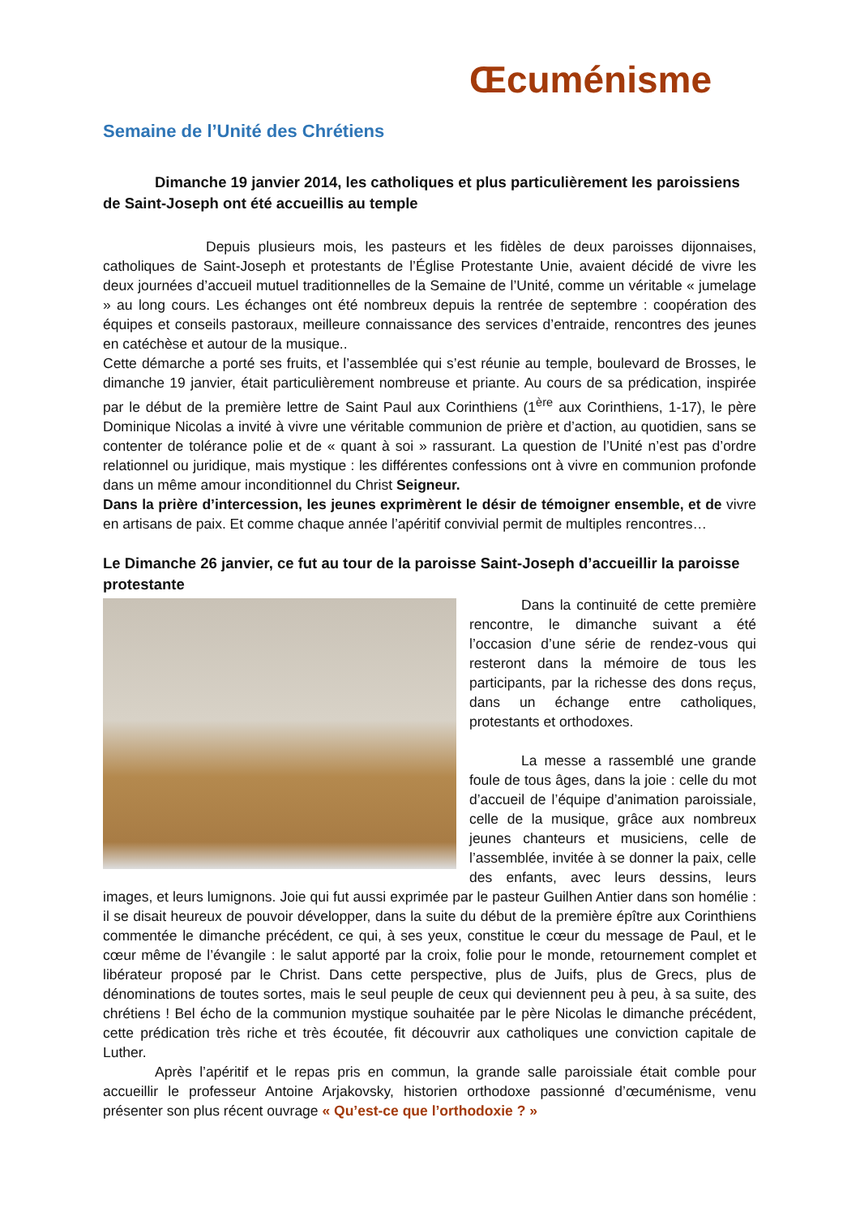Œcuménisme
Semaine de l’Unité des Chrétiens
Dimanche 19 janvier 2014, les catholiques et plus particulièrement les paroissiens de Saint-Joseph ont été accueillis au temple
Depuis plusieurs mois, les pasteurs et les fidèles de deux paroisses dijonnaises, catholiques de Saint-Joseph et protestants de l’Église Protestante Unie, avaient décidé de vivre les deux journées d’accueil mutuel traditionnelles de la Semaine de l’Unité, comme un véritable « jumelage » au long cours. Les échanges ont été nombreux depuis la rentrée de septembre : coopération des équipes et conseils pastoraux, meilleure connaissance des services d’entraide, rencontres des jeunes en catéchèse et autour de la musique..
Cette démarche a porté ses fruits, et l’assemblée qui s’est réunie au temple, boulevard de Brosses, le dimanche 19 janvier, était particulièrement nombreuse et priante. Au cours de sa prédication, inspirée par le début de la première lettre de Saint Paul aux Corinthiens (1<sup>ère</sup> aux Corinthiens, 1-17), le père Dominique Nicolas a invité à vivre une véritable communion de prière et d’action, au quotidien, sans se contenter de tolérance polie et de « quant à soi » rassurant. La question de l’Unité n’est pas d’ordre relationnel ou juridique, mais mystique : les différentes confessions ont à vivre en communion profonde dans un même amour inconditionnel du Christ Seigneur.
Dans la prière d’intercession, les jeunes exprimèrent le désir de témoigner ensemble, et de vivre en artisans de paix. Et comme chaque année l’apéritif convivial permit de multiples rencontres…
Le Dimanche 26 janvier, ce fut au tour de la paroisse Saint-Joseph d’accueillir la paroisse protestante
Dans la continuité de cette première rencontre, le dimanche suivant a été l’occasion d’une série de rendez-vous qui resteront dans la mémoire de tous les participants, par la richesse des dons reçus, dans un échange entre catholiques, protestants et orthodoxes.
La messe a rassemblé une grande foule de tous âges, dans la joie : celle du mot d’accueil de l’équipe d’animation paroissiale, celle de la musique, grâce aux nombreux jeunes chanteurs et musiciens, celle de l’assemblée, invitée à se donner la paix, celle des enfants, avec leurs dessins, leurs images, et leurs lumignons. Joie qui fut aussi exprimée par le pasteur Guilhen Antier dans son homélie : il se disait heureux de pouvoir développer, dans la suite du début de la première épître aux Corinthiens commentée le dimanche précédent, ce qui, à ses yeux, constitue le cœur du message de Paul, et le cœur même de l’évangile : le salut apporté par la croix, folie pour le monde, retournement complet et libérateur proposé par le Christ. Dans cette perspective, plus de Juifs, plus de Grecs, plus de dénominations de toutes sortes, mais le seul peuple de ceux qui deviennent peu à peu, à sa suite, des chrétiens ! Bel écho de la communion mystique souhaitée par le père Nicolas le dimanche précédent, cette prédication très riche et très écoutée, fit découvrir aux catholiques une conviction capitale de Luther.
Après l’apéritif et le repas pris en commun, la grande salle paroissiale était comble pour accueillir le professeur Antoine Arjakovsky, historien orthodoxe passionné d’œcuménisme, venu présenter son plus récent ouvrage « Qu’est-ce que l’orthodoxie ? »